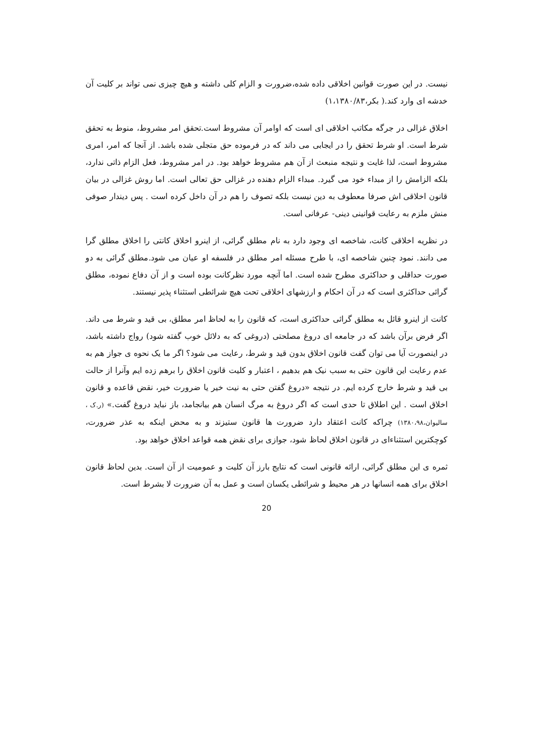نیست. در این صورت قوانین اخلاقی داده شده،ضرورت و الزام کلی داشته و هیچ چیزی نمی تواند بر کلیت آن خدشه ای وارد کند.( بکر،۱،۱۳۸۰/۸۳)
اخلاق غزالی در جرگه مکاتب اخلاقی ای است که اوامر آن مشروط است.تحقق امر مشروط، منوط به تحقق شرط است. او شرط تحقق را در ایجابی می داند که در فرموده حق متجلی شده باشد. از آنجا که امر، امری مشروط است، لذا غایت و نتیجه منبعث از آن هم مشروط خواهد بود. در امر مشروط، فعل الزام ذاتی ندارد، بلکه الزامش را از مبداء خود می گیرد. مبداء الزام دهنده در غزالی حق تعالی است. اما روش غزالی در بیان قانون اخلاقی اش صرفا معطوف به دین نیست بلکه تصوف را هم در آن داخل کرده است . پس دیندار صوفی منش ملزم به رعایت قوانینی دینی- عرفانی است.
در نظریه اخلاقی کانت، شاخصه ای وجود دارد به نام مطلق گرائی، از اینرو اخلاق کانتی را اخلاق مطلق گرا می دانند. نمود چنین شاخصه ای، با طرح مسئله امر مطلق در فلسفه او عیان می شود.مطلق گرائی به دو صورت حداقلی و حداکثری مطرح شده است. اما آنچه مورد نظرکانت بوده است و از آن دفاع نموده، مطلق گرائی حداکثری است که در آن احکام و ارزشهای اخلاقی تحت هیچ شرائطی استثناء پذیر نیستند.
کانت از اینرو قائل به مطلق گرائی حداکثری است، که قانون را به لحاظ امر مطلق، بی قید و شرط می داند. اگر فرض برآن باشد که در جامعه ای دروغ مصلحتی (دروغی که به دلائل خوب گفته شود) رواج داشته باشد، در اینصورت آیا می توان گفت قانون اخلاق بدون قید و شرط، رعایت می شود؟ اگر ما یک نحوه ی جواز هم به عدم رعایت این قانون حتی به سبب نیک هم بدهیم ، اعتبار و کلیت قانون اخلاق را برهم زده ایم وآنرا از حالت بی قید و شرط خارج کرده ایم. در نتیجه «دروغ گفتن حتی به نیت خیر یا ضرورت خیر، نقض قاعده و قانون اخلاق است . این اطلاق تا حدی است که اگر دروغ به مرگ انسان هم بیانجامد، باز نباید دروغ گفت.» (ر.ک ، سالیوان،۱۳۸۰،۹۸) چراکه کانت اعتقاد دارد ضرورت ها قانون ستیزند و به محض اینکه به عذر ضرورت، کوچکترین استثناءای در قانون اخلاق لحاظ شود، جوازی برای نقض همه قواعد اخلاق خواهد بود.
ثمره ی این مطلق گرائی، ارائه قانونی است که نتایج بارز آن کلیت و عمومیت از آن است. بدین لحاظ قانون اخلاق برای همه انسانها در هر محیط و شرائطی یکسان است و عمل به آن ضرورت لا بشرط است.
20